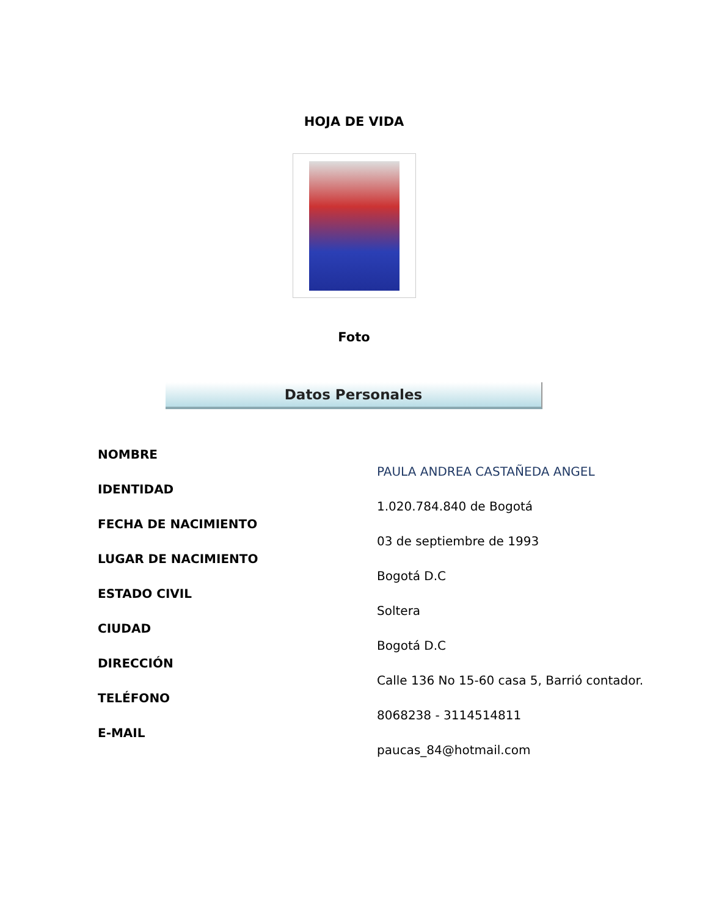HOJA DE VIDA
Foto
Datos Personales
NOMBRE
IDENTIDAD
FECHA DE NACIMIENTO
LUGAR DE NACIMIENTO
ESTADO CIVIL
CIUDAD
DIRECCIÓN
TELÉFONO
E-MAIL
PAULA ANDREA CASTAÑEDA ANGEL
1.020.784.840 de Bogotá
03 de septiembre de 1993
Bogotá D.C
Soltera
Bogotá D.C
Calle 136 No 15-60 casa 5, Barrió contador.
8068238 - 3114514811
paucas_84@hotmail.com